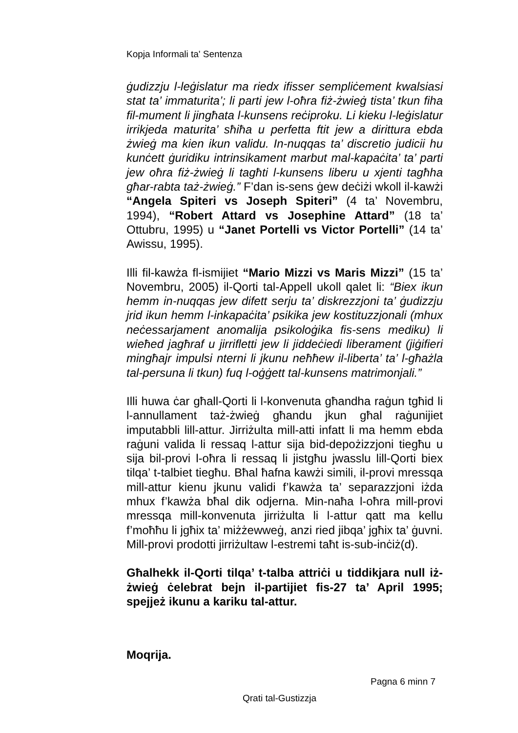Kopja Informali ta' Sentenza
ġudizzju l-leġislatur ma riedx ifisser sempliċement kwalsiasi stat ta’ immaturita’; li parti jew l-oħra fiż-żwieġ tista’ tkun fiha fil-mument li jingħata l-kunsens reċiproku. Li kieku l-leġislatur irrikjeda maturita’ sħiħa u perfetta ftit jew a dirittura ebda żwieġ ma kien ikun validu. In-nuqqas ta’ discretio judicii hu kunċett ġuridiku intrinsikament marbut mal-kapaċita’ ta’ parti jew oħra fiż-żwieġ li tagħti l-kunsens liberu u xjenti tagħha għar-rabta taż-żwieġ.” F’dan is-sens ġew deċiżi wkoll il-kawżi “Angela Spiteri vs Joseph Spiteri” (4 ta’ Novembru, 1994), “Robert Attard vs Josephine Attard” (18 ta’ Ottubru, 1995) u “Janet Portelli vs Victor Portelli” (14 ta’ Awissu, 1995).
Illi fil-kawża fl-ismijiet “Mario Mizzi vs Maris Mizzi” (15 ta’ Novembru, 2005) il-Qorti tal-Appell ukoll qalet li: “Biex ikun hemm in-nuqqas jew difett serju ta’ diskrezzjoni ta’ ġudizzju jrid ikun hemm l-inkapaċita’ psikika jew kostituzzjonali (mhux neċessarjament anomalija psikoloġika fis-sens mediku) li wieħed jagħraf u jirrifletti jew li jiddeċiedi liberament (jiġifieri mingħajr impulsi nterni li jkunu neħħew il-liberta’ ta’ l-għażla tal-persuna li tkun) fuq l-oġġett tal-kunsens matrimonjali.”
Illi huwa ċar għall-Qorti li l-konvenuta għandha raġun tgħid li l-annullament taż-żwieġ għandu jkun għal raġunijiet imputabbli lill-attur. Jirriżulta mill-atti infatt li ma hemm ebda raġuni valida li ressaq l-attur sija bid-depożizzjoni tiegħu u sija bil-provi l-oħra li ressaq li jistgħu jwasslu lill-Qorti biex tilqa’ t-talbiet tiegħu. Bħal ħafna kawżi simili, il-provi mressqa mill-attur kienu jkunu validi f’kawża ta’ separazzjoni iżda mhux f’kawża bħal dik odjerna. Min-naħa l-oħra mill-provi mressqa mill-konvenuta jirriżulta li l-attur qatt ma kellu f’moħħu li jgħix ta’ miżżewweġ, anzi ried jibqa’ jgħix ta’ ġuvni. Mill-provi prodotti jirriżultaw l-estremi taħt is-sub-inċiż(d).
Għalhekk il-Qorti tilqa’ t-talba attriċi u tiddikjara null iż-żwieġ ċelebrat bejn il-partijiet fis-27 ta’ April 1995; spejjeż ikunu a kariku tal-attur.
Moqrija.
Pagna 6 minn 7
Qrati tal-Gustizzja